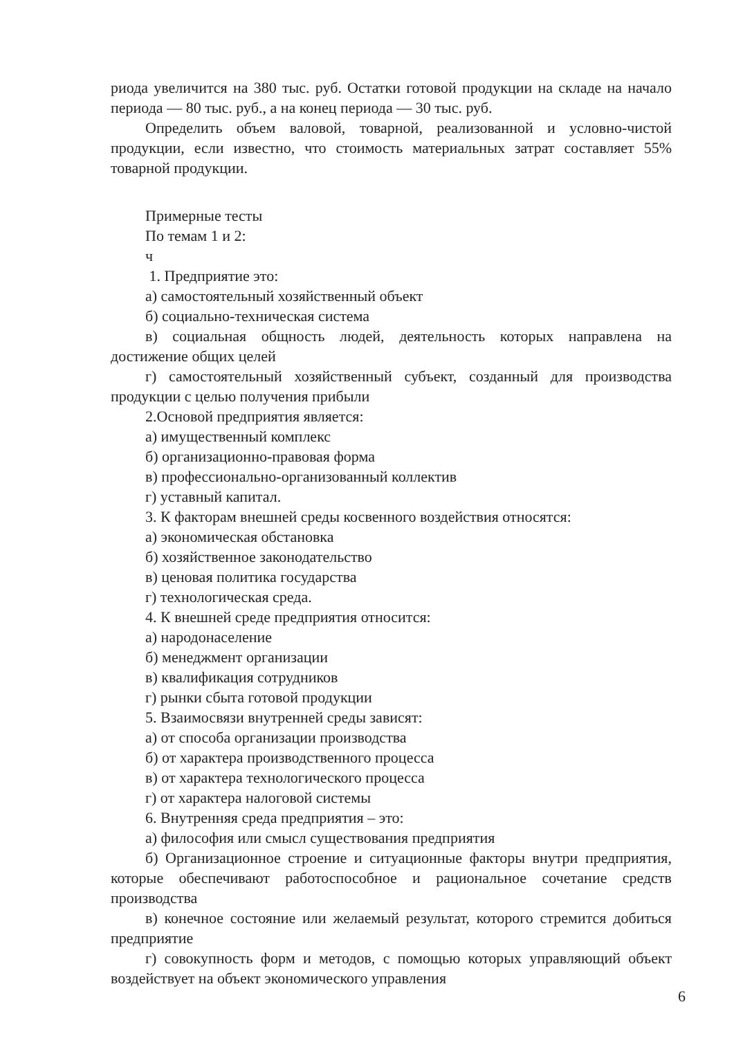риода увеличится на 380 тыс. руб. Остатки готовой продукции на складе на начало периода — 80 тыс. руб., а на конец периода — 30 тыс. руб.
Определить объем валовой, товарной, реализованной и условно-чистой продукции, если известно, что стоимость материальных затрат составляет 55% товарной продукции.
Примерные тесты
По темам 1 и 2:
ч
1. Предприятие это:
а) самостоятельный хозяйственный объект
б) социально-техническая система
в) социальная общность людей, деятельность которых направлена на достижение общих целей
г) самостоятельный хозяйственный субъект, созданный для производства продукции с целью получения прибыли
2.Основой предприятия является:
а) имущественный комплекс
б) организационно-правовая форма
в) профессионально-организованный коллектив
г) уставный капитал.
3. К факторам внешней среды косвенного воздействия относятся:
а) экономическая обстановка
б) хозяйственное законодательство
в) ценовая политика государства
г) технологическая среда.
4. К внешней среде предприятия относится:
а) народонаселение
б) менеджмент организации
в) квалификация сотрудников
г) рынки сбыта готовой продукции
5. Взаимосвязи внутренней среды зависят:
а) от способа организации производства
б) от характера производственного процесса
в) от характера технологического процесса
г) от характера налоговой системы
6. Внутренняя среда предприятия – это:
а) философия или смысл существования предприятия
б) Организационное строение и ситуационные факторы внутри предприятия, которые обеспечивают работоспособное и рациональное сочетание средств производства
в) конечное состояние или желаемый результат, которого стремится добиться предприятие
г) совокупность форм и методов, с помощью которых управляющий объект воздействует на объект экономического управления
6